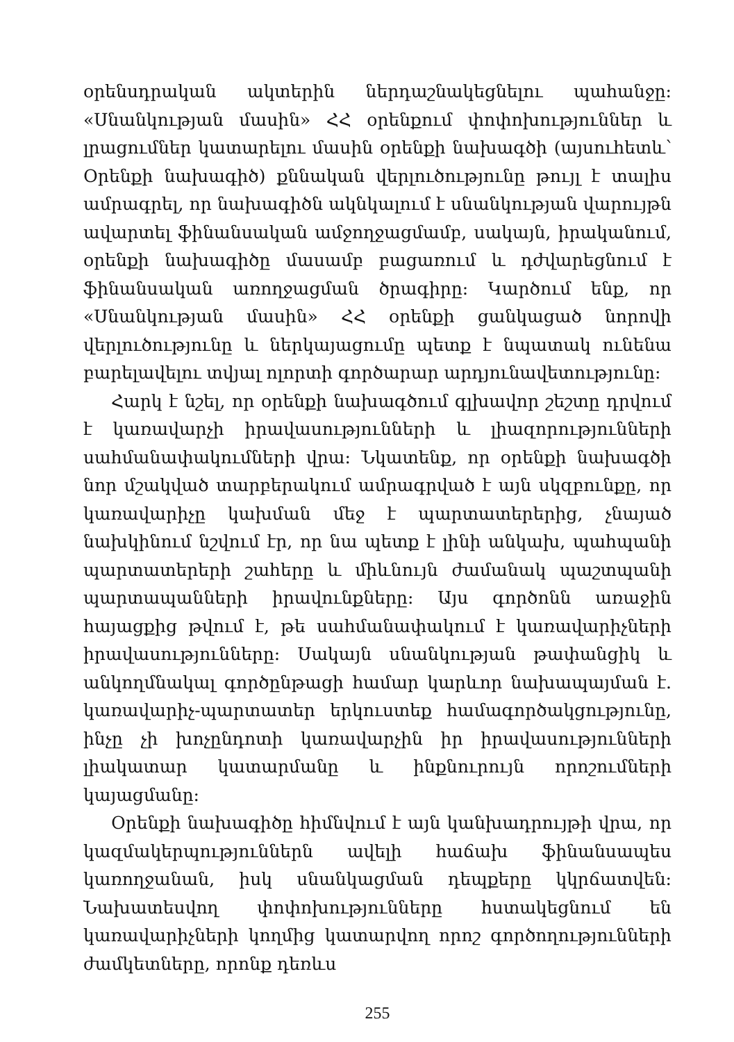օրենսդրական ակտերին ներդաշնակեցնելու պահանջը: «Սնանկության մասին» ՀՀ օրենքում փոփոխություններ և լրացումներ կատարելու մասին օրենքի նախագծի (այսուհետև՝ Օրենքի նախագիծ) քննական վերլուծությունը թույլ է տալիս ամրագրել, որ նախագիծն ակնկալում է սնանկության վարույթն ավարտել ֆինանսական ամջողջացմամբ, սակայն, իրականում, օրենքի նախագիծը մասամբ բացառում և դժվարեցնում է ֆինանսական առողջացման ծրագիրը: Կարծում ենք, որ «Սնանկության մասին» ՀՀ օրենքի ցանկացած նորովի վերլուծությունը և ներկայացումը պետք է նպատակ ունենա բարելավելու տվյալ ոլորտի գործարար արդյունավետությունը:
Հարկ է նշել, որ օրենքի նախագծում գլխավոր շեշտը դրվում է կառավարչի իրավասությունների և լիազորությունների սահմանափակումների վրա: Նկատենք, որ օրենքի նախագծի նոր մշակված տարբերակում ամրագրված է այն սկզբունքը, որ կառավարիչը կախման մեջ է պարտատերերից, չնայած նախկինում նշվում էր, որ նա պետք է լինի անկախ, պահպանի պարտատերերի շահերը և միևնույն ժամանակ պաշտպանի պարտապանների իրավունքները: Այս գործոնն առաջին հայացքից թվում է, թե սահմանափակում է կառավարիչների իրավասությունները: Սակայն սնանկության թափանցիկ և անկողմնակալ գործընթացի համար կարևոր նախապայման է. կառավարիչ-պարտատեր երկուստեք համագործակցությունը, ինչը չի խոչընդոտի կառավարչին իր իրավասությունների լիակատար կատարմանը և ինքնուրույն որոշումների կայացմանը:
Օրենքի նախագիծը հիմնվում է այն կանխադրույթի վրա, որ կազմակերպություններն ավելի հաճախ ֆինանսապես կառողջանան, իսկ սնանկացման դեպքերը կկրճատվեն: Նախատեսվող փոփոխությունները հստակեցնում են կառավարիչների կողմից կատարվող որոշ գործողությունների ժամկետները, որոնք դեռևս
255